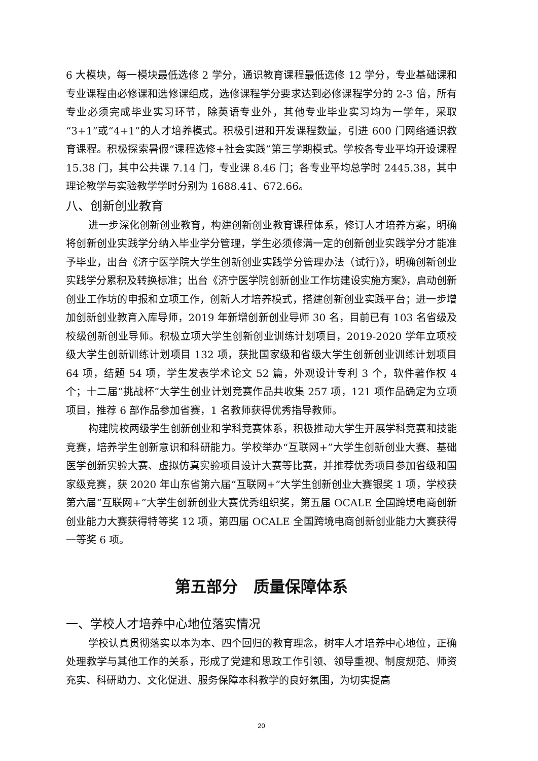6 大模块，每一模块最低选修 2 学分，通识教育课程最低选修 12 学分，专业基础课和专业课程由必修课和选修课组成，选修课程学分要求达到必修课程学分的 2-3 倍，所有专业必须完成毕业实习环节，除英语专业外，其他专业毕业实习均为一学年，采取“3+1”或“4+1”的人才培养模式。积极引进和开发课程数量，引进 600 门网络通识教育课程。积极探索暑假“课程选修+社会实践”第三学期模式。学校各专业平均开设课程 15.38 门，其中公共课 7.14 门，专业课 8.46 门；各专业平均总学时 2445.38，其中理论教学与实验教学学时分别为 1688.41、672.66。
八、创新创业教育
进一步深化创新创业教育，构建创新创业教育课程体系，修订人才培养方案，明确将创新创业实践学分纳入毕业学分管理，学生必须修满一定的创新创业实践学分才能准予毕业，出台《济宁医学院大学生创新创业实践学分管理办法（试行)》，明确创新创业实践学分累积及转换标准；出台《济宁医学院创新创业工作坊建设实施方案》，启动创新创业工作坊的申报和立项工作，创新人才培养模式，搭建创新创业实践平台；进一步增加创新创业教育入库导师，2019 年新增创新创业导师 30 名，目前已有 103 名省级及校级创新创业导师。积极立项大学生创新创业训练计划项目，2019-2020 学年立项校级大学生创新训练计划项目 132 项，获批国家级和省级大学生创新创业训练计划项目 64 项，结题 54 项，学生发表学术论文 52 篇，外观设计专利 3 个，软件著作权 4 个；十二届“挑战杯”大学生创业计划竞赛作品共收集 257 项，121 项作品确定为立项项目，推荐 6 部作品参加省赛，1 名教师获得优秀指导教师。
构建院校两级学生创新创业和学科竞赛体系，积极推动大学生开展学科竞赛和技能竞赛，培养学生创新意识和科研能力。学校举办“互联网+”大学生创新创业大赛、基础医学创新实验大赛、虚拟仿真实验项目设计大赛等比赛，并推荐优秀项目参加省级和国家级竞赛，获 2020 年山东省第六届“互联网+”大学生创新创业大赛银奖 1 项，学校获第六届“互联网+”大学生创新创业大赛优秀组织奖，第五届 OCALE 全国跨境电商创新创业能力大赛获得特等奖 12 项，第四届 OCALE 全国跨境电商创新创业能力大赛获得一等奖 6 项。
第五部分　质量保障体系
一、学校人才培养中心地位落实情况
学校认真贯彻落实以本为本、四个回归的教育理念，树牢人才培养中心地位，正确处理教学与其他工作的关系，形成了党建和思政工作引领、领导重视、制度规范、师资充实、科研助力、文化促进、服务保障本科教学的良好氛围，为切实提高
20